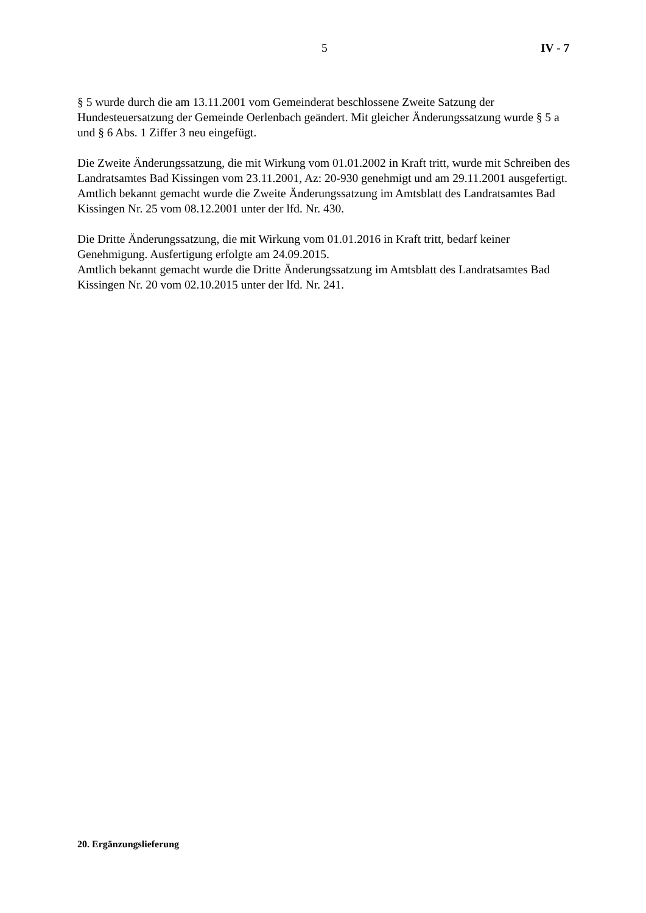5 IV - 7
§ 5 wurde durch die am 13.11.2001 vom Gemeinderat beschlossene Zweite Satzung der Hundesteuersatzung der Gemeinde Oerlenbach geändert. Mit gleicher Änderungssatzung wurde § 5 a und § 6 Abs. 1 Ziffer 3 neu eingefügt.
Die Zweite Änderungssatzung, die mit Wirkung vom 01.01.2002 in Kraft tritt, wurde mit Schreiben des Landratsamtes Bad Kissingen vom 23.11.2001, Az: 20-930 genehmigt und am 29.11.2001 ausgefertigt.
Amtlich bekannt gemacht wurde die Zweite Änderungssatzung im Amtsblatt des Landratsamtes Bad Kissingen Nr. 25 vom 08.12.2001 unter der lfd. Nr. 430.
Die Dritte Änderungssatzung, die mit Wirkung vom 01.01.2016 in Kraft tritt, bedarf keiner Genehmigung. Ausfertigung erfolgte am 24.09.2015.
Amtlich bekannt gemacht wurde die Dritte Änderungssatzung im Amtsblatt des Landratsamtes Bad Kissingen Nr. 20 vom 02.10.2015 unter der lfd. Nr. 241.
20. Ergänzungslieferung